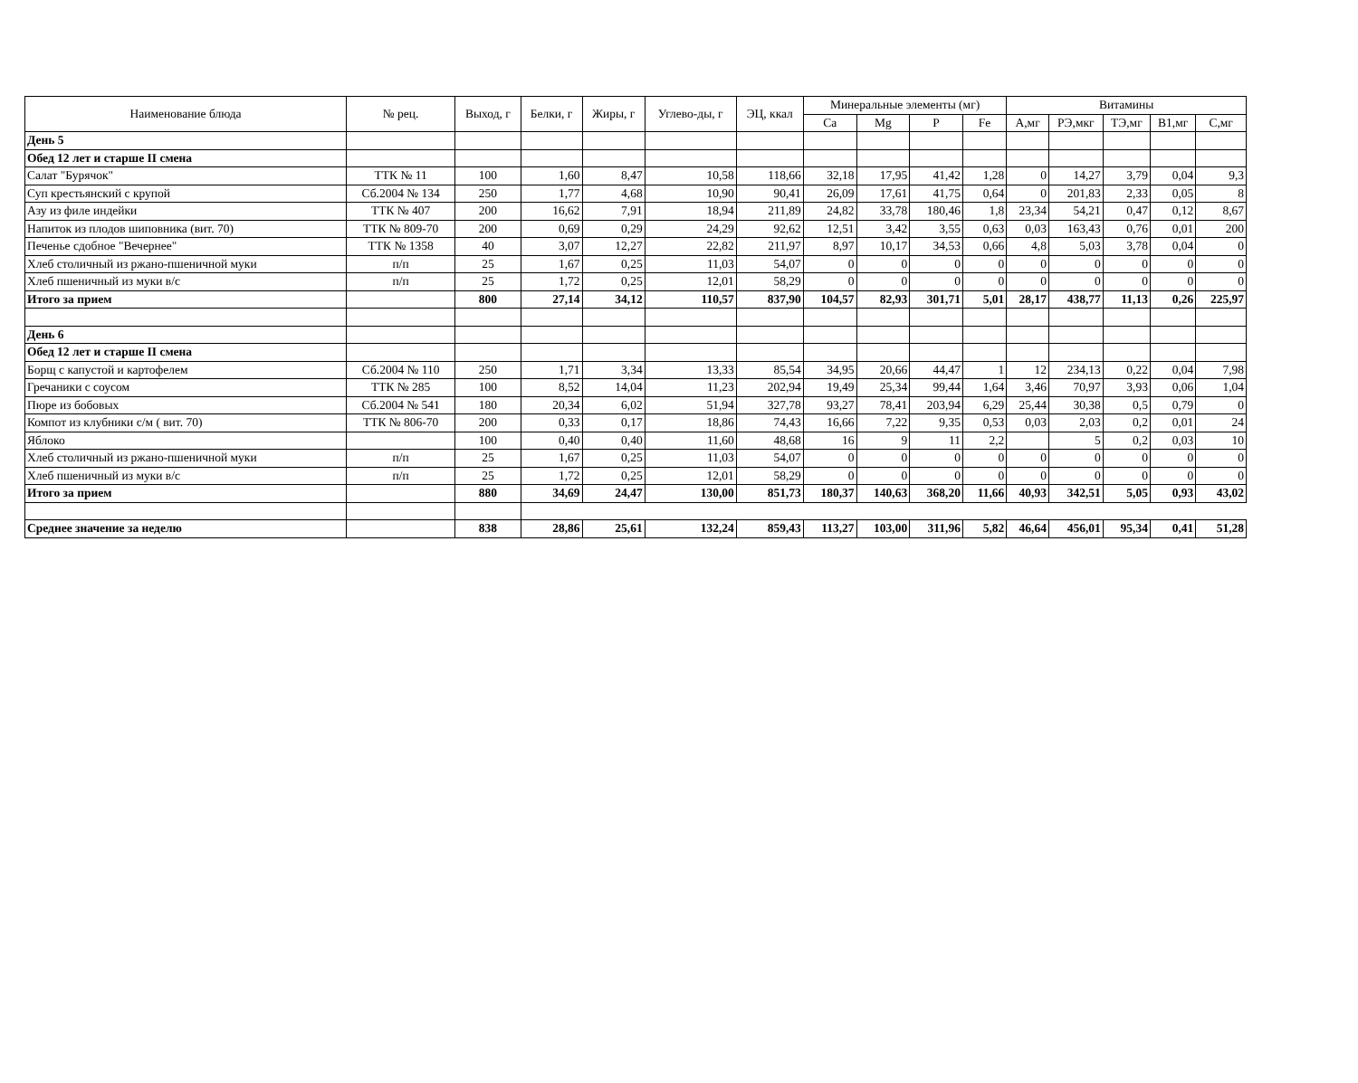| Наименование блюда | № рец. | Выход, г | Белки, г | Жиры, г | Углево-ды, г | ЭЦ, ккал | Минеральные элементы (мг) | | | | Витамины | | | | |
| --- | --- | --- | --- | --- | --- | --- | --- | --- | --- | --- | --- | --- | --- | --- | --- |
| | | | | | | | Ca | Mg | P | Fe | А,мг | РЭ,мкг | ТЭ,мг | В1,мг | С,мг |
| День 5 | | | | | | | | | | | | | | | |
| Обед 12 лет и старше II смена | | | | | | | | | | | | | | | |
| Салат "Бурячок" | ТТК № 11 | 100 | 1,60 | 8,47 | 10,58 | 118,66 | 32,18 | 17,95 | 41,42 | 1,28 | 0 | 14,27 | 3,79 | 0,04 | 9,3 |
| Суп крестьянский с крупой | Сб.2004 № 134 | 250 | 1,77 | 4,68 | 10,90 | 90,41 | 26,09 | 17,61 | 41,75 | 0,64 | 0 | 201,83 | 2,33 | 0,05 | 8 |
| Азу из филе индейки | ТТК № 407 | 200 | 16,62 | 7,91 | 18,94 | 211,89 | 24,82 | 33,78 | 180,46 | 1,8 | 23,34 | 54,21 | 0,47 | 0,12 | 8,67 |
| Напиток из плодов шиповника (вит. 70) | ТТК № 809-70 | 200 | 0,69 | 0,29 | 24,29 | 92,62 | 12,51 | 3,42 | 3,55 | 0,63 | 0,03 | 163,43 | 0,76 | 0,01 | 200 |
| Печенье сдобное "Вечернее" | ТТК № 1358 | 40 | 3,07 | 12,27 | 22,82 | 211,97 | 8,97 | 10,17 | 34,53 | 0,66 | 4,8 | 5,03 | 3,78 | 0,04 | 0 |
| Хлеб столичный из ржано-пшеничной муки | п/п | 25 | 1,67 | 0,25 | 11,03 | 54,07 | 0 | 0 | 0 | 0 | 0 | 0 | 0 | 0 | 0 |
| Хлеб пшеничный из муки в/с | п/п | 25 | 1,72 | 0,25 | 12,01 | 58,29 | 0 | 0 | 0 | 0 | 0 | 0 | 0 | 0 | 0 |
| Итого за прием | | 800 | 27,14 | 34,12 | 110,57 | 837,90 | 104,57 | 82,93 | 301,71 | 5,01 | 28,17 | 438,77 | 11,13 | 0,26 | 225,97 |
| День 6 | | | | | | | | | | | | | | | |
| Обед 12 лет и старше II смена | | | | | | | | | | | | | | | |
| Борщ с капустой и картофелем | Сб.2004 № 110 | 250 | 1,71 | 3,34 | 13,33 | 85,54 | 34,95 | 20,66 | 44,47 | 1 | 12 | 234,13 | 0,22 | 0,04 | 7,98 |
| Гречаники с соусом | ТТК № 285 | 100 | 8,52 | 14,04 | 11,23 | 202,94 | 19,49 | 25,34 | 99,44 | 1,64 | 3,46 | 70,97 | 3,93 | 0,06 | 1,04 |
| Пюре из бобовых | Сб.2004 № 541 | 180 | 20,34 | 6,02 | 51,94 | 327,78 | 93,27 | 78,41 | 203,94 | 6,29 | 25,44 | 30,38 | 0,5 | 0,79 | 0 |
| Компот из клубники с/м ( вит. 70) | ТТК № 806-70 | 200 | 0,33 | 0,17 | 18,86 | 74,43 | 16,66 | 7,22 | 9,35 | 0,53 | 0,03 | 2,03 | 0,2 | 0,01 | 24 |
| Яблоко | | 100 | 0,40 | 0,40 | 11,60 | 48,68 | 16 | 9 | 11 | 2,2 | | 5 | 0,2 | 0,03 | 10 |
| Хлеб столичный из ржано-пшеничной муки | п/п | 25 | 1,67 | 0,25 | 11,03 | 54,07 | 0 | 0 | 0 | 0 | 0 | 0 | 0 | 0 | 0 |
| Хлеб пшеничный из муки в/с | п/п | 25 | 1,72 | 0,25 | 12,01 | 58,29 | 0 | 0 | 0 | 0 | 0 | 0 | 0 | 0 | 0 |
| Итого за прием | | 880 | 34,69 | 24,47 | 130,00 | 851,73 | 180,37 | 140,63 | 368,20 | 11,66 | 40,93 | 342,51 | 5,05 | 0,93 | 43,02 |
| Среднее значение за неделю | | 838 | 28,86 | 25,61 | 132,24 | 859,43 | 113,27 | 103,00 | 311,96 | 5,82 | 46,64 | 456,01 | 95,34 | 0,41 | 51,28 |